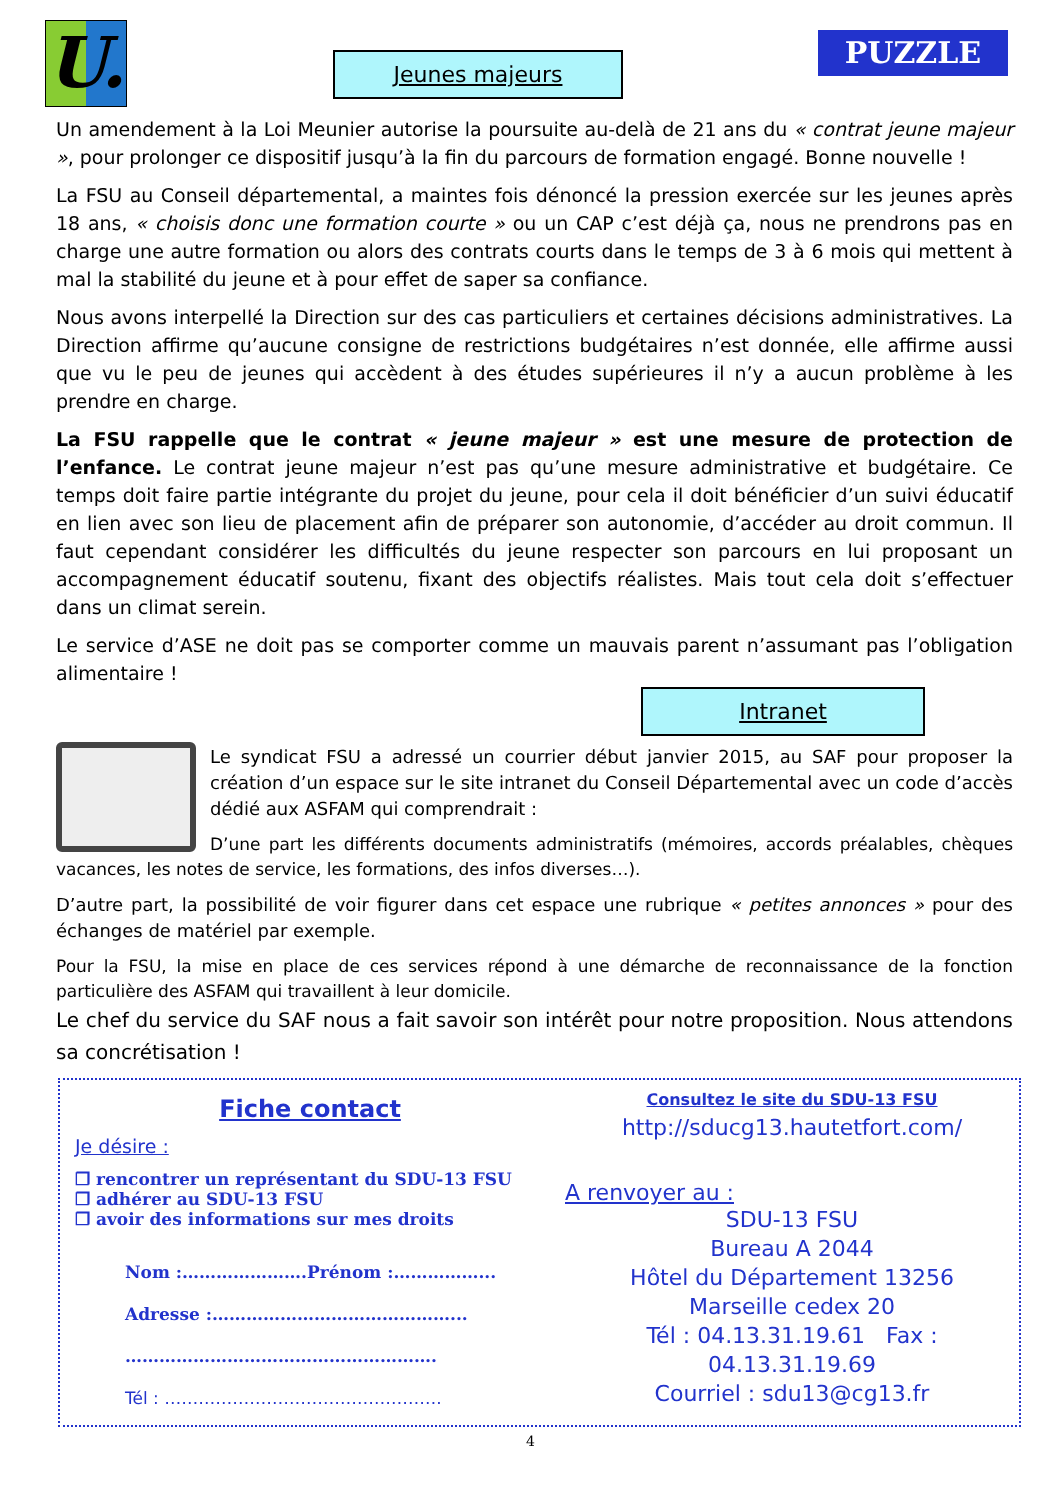U.
Jeunes majeurs PUZZLE
Un amendement à la Loi Meunier autorise la poursuite au-delà de 21 ans du « contrat jeune majeur », pour prolonger ce dispositif jusqu’à la fin du parcours de formation engagé. Bonne nouvelle !
La FSU au Conseil départemental, a maintes fois dénoncé la pression exercée sur les jeunes après 18 ans, « choisis donc une formation courte » ou un CAP c’est déjà ça, nous ne prendrons pas en charge une autre formation ou alors des contrats courts dans le temps de 3 à 6 mois qui mettent à mal la stabilité du jeune et à pour effet de saper sa confiance.
Nous avons interpellé la Direction sur des cas particuliers et certaines décisions administratives. La Direction affirme qu’aucune consigne de restrictions budgétaires n’est donnée, elle affirme aussi que vu le peu de jeunes qui accèdent à des études supérieures il n’y a aucun problème à les prendre en charge.
La FSU rappelle que le contrat « jeune majeur » est une mesure de protection de l’enfance. Le contrat jeune majeur n’est pas qu’une mesure administrative et budgétaire. Ce temps doit faire partie intégrante du projet du jeune, pour cela il doit bénéficier d’un suivi éducatif en lien avec son lieu de placement afin de préparer son autonomie, d’accéder au droit commun. Il faut cependant considérer les difficultés du jeune respecter son parcours en lui proposant un accompagnement éducatif soutenu, fixant des objectifs réalistes. Mais tout cela doit s’effectuer dans un climat serein.
Le service d’ASE ne doit pas se comporter comme un mauvais parent n’assumant pas l’obligation alimentaire !
Intranet
Le syndicat FSU a adressé un courrier début janvier 2015, au SAF pour proposer la création d’un espace sur le site intranet du Conseil Départemental avec un code d’accès dédié aux ASFAM qui comprendrait :
D’une part les différents documents administratifs (mémoires, accords préalables, chèques vacances, les notes de service, les formations, des infos diverses…).
D’autre part, la possibilité de voir figurer dans cet espace une rubrique « petites annonces » pour des échanges de matériel par exemple.
Pour la FSU, la mise en place de ces services répond à une démarche de reconnaissance de la fonction particulière des ASFAM qui travaillent à leur domicile.
Le chef du service du SAF nous a fait savoir son intérêt pour notre proposition. Nous attendons sa concrétisation !
Fiche contact
Je désire :
❐ rencontrer un représentant du SDU-13 FSU
❐ adhérer au SDU-13 FSU
❐ avoir des informations sur mes droits
Nom :………………….Prénom :……………...
Adresse :……………………………………...
……………………………………………….
Tél : ………………………………………….
Consultez le site du SDU-13 FSU
http://sducg13.hautetfort.com/
A renvoyer au :
SDU-13 FSU
Bureau A 2044
Hôtel du Département 13256
Marseille cedex 20
Tél : 04.13.31.19.61 Fax : 04.13.31.19.69
Courriel : sdu13@cg13.fr
4